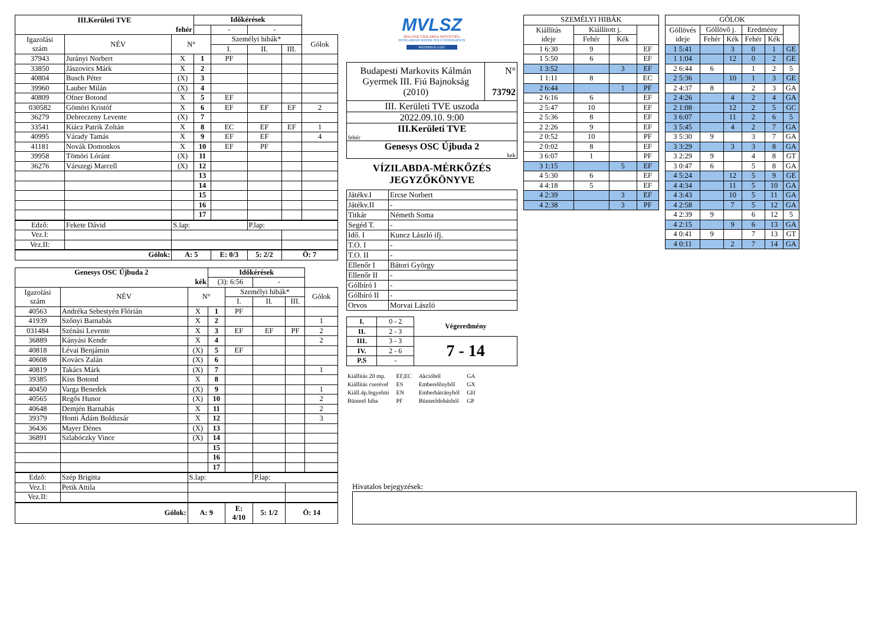| III.Kerületi TVE | | | Időkérések | | | | |
| fehér | | | | - | - | | |
| Igazolási szám | NÉV | N° | | Személyi hibák* | | | Gólok |
| | | | | I. | II. | III. | |
| 37943 | Jurányi Norbert | X | 1 | PF | | | |
| 33850 | Jászovics Márk | X | 2 | | | | |
| 40804 | Busch Péter | (X) | 3 | | | | |
| 39960 | Lauber Milán | (X) | 4 | | | | |
| 40809 | Ofner Botond | X | 5 | EF | | | |
| 030582 | Gömöri Kristóf | X | 6 | EF | EF | EF | 2 |
| 36279 | Debreczeny Levente | (X) | 7 | | | | |
| 33541 | Kiácz Patrik Zoltán | X | 8 | EC | EF | EF | 1 |
| 40995 | Várady Tamás | X | 9 | EF | EF | | 4 |
| 41181 | Novák Domonkos | X | 10 | EF | PF | | |
| 39958 | Tömöri Lóránt | (X) | 11 | | | | |
| 36276 | Várszegi Marcell | (X) | 12 | | | | |
| | | | 13 | | | | |
| | | | 14 | | | | |
| | | | 15 | | | | |
| | | | 16 | | | | |
| | | | 17 | | | | |
| Edző: | Fekete Dávid | S.lap: | | | P.lap: | | |
| Vez.I: | | | | | | | |
| Vez.II: | | | | | | | |
| Gólok: | | A: 5 | | E: 0/3 | 5: 2/2 | Ö: 7 | |
| Genesys OSC Újbuda 2 | | | Időkérések | | | | |
| kék | | | (3): 6:56 | | - | | |
| Igazolási szám | NÉV | N° | | Személyi hibák* | | | Gólok |
| | | | | I. | II. | III. | |
| 40563 | Andréka Sebestyén Flórián | X | 1 | PF | | | |
| 41939 | Szőnyi Barnabás | X | 2 | | | | 1 |
| 031484 | Szénási Levente | X | 3 | EF | EF | PF | 2 |
| 36889 | Kányási Kende | X | 4 | | | | 2 |
| 40818 | Lévai Benjámin | (X) | 5 | EF | | | |
| 40608 | Kovács Zalán | (X) | 6 | | | | |
| 40819 | Takács Márk | (X) | 7 | | | | 1 |
| 39385 | Kiss Botond | X | 8 | | | | |
| 40450 | Varga Benedek | (X) | 9 | | | | 1 |
| 40565 | Regős Hunor | (X) | 10 | | | | 2 |
| 40648 | Demjén Barnabás | X | 11 | | | | 2 |
| 39379 | Honti Ádám Boldizsár | X | 12 | | | | 3 |
| 36436 | Mayer Dénes | (X) | 13 | | | | |
| 36891 | Szlabóczky Vince | (X) | 14 | | | | |
| | | | 15 | | | | |
| | | | 16 | | | | |
| | | | 17 | | | | |
| Edző: | Szép Brigitta | S.lap: | | | P.lap: | | |
| Vez.I: | Petik Attila | | | | | | |
| Vez.II: | | | | | | | |
| Gólok: | | A: 9 | | E: 4/10 | 5: 1/2 | Ö: 14 | |
MVLSZ
MAGYAR VÍZILABDA SZÖVETSÉG
HUNGARIAN WATER POLO FEDERATION
WATERPOLO.HU
| Budapesti Markovits Kálmán Gyermek III. Fiú Bajnokság (2010) | N° 73792 |
| III. Kerületi TVE uszoda | |
| 2022.09.10. 9:00 | |
| III.Kerületi TVE fehér | |
| Genesys OSC Újbuda 2 kek | |
VÍZILABDA-MÉRKŐZÉS
JEGYZŐKÖNYVE
| Játékv.I | Ercse Norbert |
| Játékv.II | - |
| Titkár | Németh Soma |
| Segéd T. | - |
| Idő. I | Kuncz László ifj. |
| T.O. I | - |
| T.O. II | - |
| Ellenőr I | Bátori György |
| Ellenőr II | - |
| Gólbíró I | - |
| Gólbíró II | - |
| Orvos | Morvai László |
| I. | 0 - 2 | Végeredmény |
| II. | 2 - 3 | |
| III. | 3 - 3 | 7 - 14 |
| IV. | 2 - 6 | |
| P.S | - | |
| Kiállítás 20 mp. | EF,EC | Akcióból | GA |
| Kiállítás cserével | ES | Emberelőnyből | GX |
| Kiáll.4p.fegyelmi | EN | Emberhátrányból | GH |
| Büntető hiba | PF | Büntetődobásból | GP |
| SZEMÉLYI HIBÁK | | | |
| Kiállítás ideje | Kiállított j. | | |
| | Fehér | Kék | |
| 1 6:30 | 9 | | EF |
| 1 5:50 | 6 | | EF |
| 1 3:52 | | 3 | EF |
| 1 1:11 | 8 | | EC |
| 2 6:44 | | 1 | PF |
| 2 6:16 | 6 | | EF |
| 2 5:47 | 10 | | EF |
| 2 5:36 | 8 | | EF |
| 2 2:26 | 9 | | EF |
| 2 0:52 | 10 | | PF |
| 2 0:02 | 8 | | EF |
| 3 6:07 | 1 | | PF |
| 3 1:15 | | 5 | EF |
| 4 5:30 | 6 | | EF |
| 4 4:18 | 5 | | EF |
| 4 2:39 | | 3 | EF |
| 4 2:38 | | 3 | PF |
| GÓLOK | | | | | |
| Góllövés ideje | Góllövő j. | | Eredmény | | |
| | Fehér | Kék | Fehér | Kék | |
| 1 5:41 | | 3 | 0 | 1 | GE |
| 1 1:04 | | 12 | 0 | 2 | GE |
| 2 6:44 | 6 | | 1 | 2 | 5 |
| 2 5:36 | | 10 | 1 | 3 | GE |
| 2 4:37 | 8 | | 2 | 3 | GA |
| 2 4:26 | | 4 | 2 | 4 | GA |
| 2 1:08 | | 12 | 2 | 5 | GC |
| 3 6:07 | | 11 | 2 | 6 | 5 |
| 3 5:45 | | 4 | 2 | 7 | GA |
| 3 5:30 | 9 | | 3 | 7 | GA |
| 3 3:29 | | 3 | 3 | 8 | GA |
| 3 2:29 | 9 | | 4 | 8 | GT |
| 3 0:47 | 6 | | 5 | 8 | GA |
| 4 5:24 | | 12 | 5 | 9 | GE |
| 4 4:34 | | 11 | 5 | 10 | GA |
| 4 3:43 | | 10 | 5 | 11 | GA |
| 4 2:58 | | 7 | 5 | 12 | GA |
| 4 2:39 | 9 | | 6 | 12 | 5 |
| 4 2:15 | | 9 | 6 | 13 | GA |
| 4 0:41 | 9 | | 7 | 13 | GT |
| 4 0:11 | | 2 | 7 | 14 | GA |
Hivatalos bejegyzések: